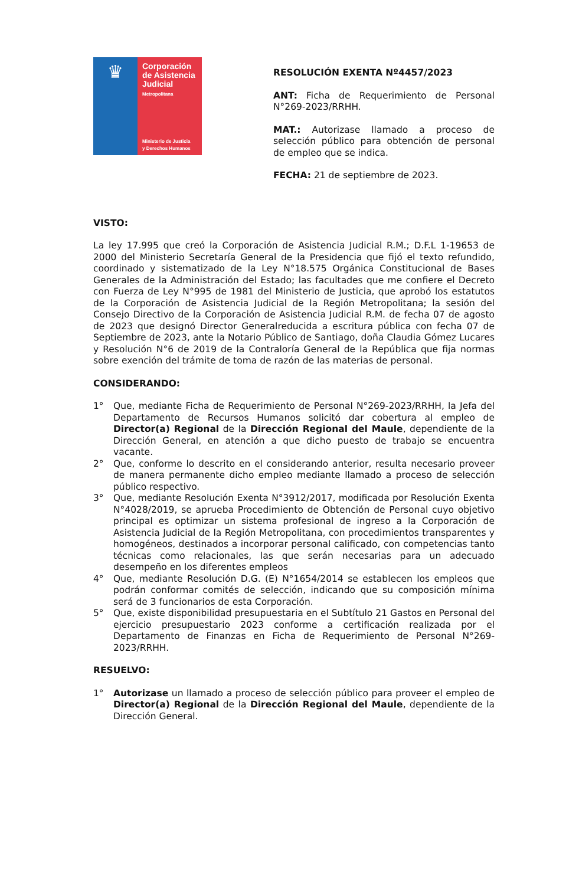♛
Corporación de Asistencia Judicial
Metropolitana
Ministerio de Justicia
y Derechos Humanos
RESOLUCIÓN EXENTA Nº4457/2023
ANT: Ficha de Requerimiento de Personal N°269-2023/RRHH.
MAT.: Autorizase llamado a proceso de selección público para obtención de personal de empleo que se indica.
FECHA: 21 de septiembre de 2023.
VISTO:
La ley 17.995 que creó la Corporación de Asistencia Judicial R.M.; D.F.L 1-19653 de 2000 del Ministerio Secretaría General de la Presidencia que fijó el texto refundido, coordinado y sistematizado de la Ley N°18.575 Orgánica Constitucional de Bases Generales de la Administración del Estado; las facultades que me confiere el Decreto con Fuerza de Ley N°995 de 1981 del Ministerio de Justicia, que aprobó los estatutos de la Corporación de Asistencia Judicial de la Región Metropolitana; la sesión del Consejo Directivo de la Corporación de Asistencia Judicial R.M. de fecha 07 de agosto de 2023 que designó Director Generalreducida a escritura pública con fecha 07 de Septiembre de 2023, ante la Notario Público de Santiago, doña Claudia Gómez Lucares y Resolución N°6 de 2019 de la Contraloría General de la República que fija normas sobre exención del trámite de toma de razón de las materias de personal.
CONSIDERANDO:
1° Que, mediante Ficha de Requerimiento de Personal N°269-2023/RRHH, la Jefa del Departamento de Recursos Humanos solicitó dar cobertura al empleo de Director(a) Regional de la Dirección Regional del Maule, dependiente de la Dirección General, en atención a que dicho puesto de trabajo se encuentra vacante.
2° Que, conforme lo descrito en el considerando anterior, resulta necesario proveer de manera permanente dicho empleo mediante llamado a proceso de selección público respectivo.
3° Que, mediante Resolución Exenta N°3912/2017, modificada por Resolución Exenta N°4028/2019, se aprueba Procedimiento de Obtención de Personal cuyo objetivo principal es optimizar un sistema profesional de ingreso a la Corporación de Asistencia Judicial de la Región Metropolitana, con procedimientos transparentes y homogéneos, destinados a incorporar personal calificado, con competencias tanto técnicas como relacionales, las que serán necesarias para un adecuado desempeño en los diferentes empleos
4° Que, mediante Resolución D.G. (E) N°1654/2014 se establecen los empleos que podrán conformar comités de selección, indicando que su composición mínima será de 3 funcionarios de esta Corporación.
5° Que, existe disponibilidad presupuestaria en el Subtítulo 21 Gastos en Personal del ejercicio presupuestario 2023 conforme a certificación realizada por el Departamento de Finanzas en Ficha de Requerimiento de Personal N°269-2023/RRHH.
RESUELVO:
1° Autorizase un llamado a proceso de selección público para proveer el empleo de Director(a) Regional de la Dirección Regional del Maule, dependiente de la Dirección General.